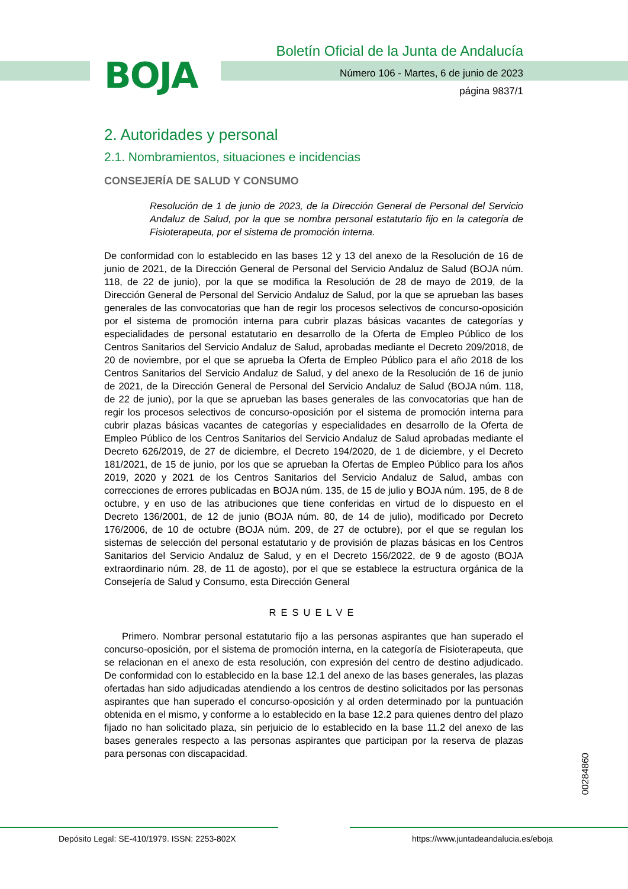BOJA
Boletín Oficial de la Junta de Andalucía
Número 106 - Martes, 6 de junio de 2023
página 9837/1
2. Autoridades y personal
2.1. Nombramientos, situaciones e incidencias
CONSEJERÍA DE SALUD Y CONSUMO
Resolución de 1 de junio de 2023, de la Dirección General de Personal del Servicio Andaluz de Salud, por la que se nombra personal estatutario fijo en la categoría de Fisioterapeuta, por el sistema de promoción interna.
De conformidad con lo establecido en las bases 12 y 13 del anexo de la Resolución de 16 de junio de 2021, de la Dirección General de Personal del Servicio Andaluz de Salud (BOJA núm. 118, de 22 de junio), por la que se modifica la Resolución de 28 de mayo de 2019, de la Dirección General de Personal del Servicio Andaluz de Salud, por la que se aprueban las bases generales de las convocatorias que han de regir los procesos selectivos de concurso-oposición por el sistema de promoción interna para cubrir plazas básicas vacantes de categorías y especialidades de personal estatutario en desarrollo de la Oferta de Empleo Público de los Centros Sanitarios del Servicio Andaluz de Salud, aprobadas mediante el Decreto 209/2018, de 20 de noviembre, por el que se aprueba la Oferta de Empleo Público para el año 2018 de los Centros Sanitarios del Servicio Andaluz de Salud, y del anexo de la Resolución de 16 de junio de 2021, de la Dirección General de Personal del Servicio Andaluz de Salud (BOJA núm. 118, de 22 de junio), por la que se aprueban las bases generales de las convocatorias que han de regir los procesos selectivos de concurso-oposición por el sistema de promoción interna para cubrir plazas básicas vacantes de categorías y especialidades en desarrollo de la Oferta de Empleo Público de los Centros Sanitarios del Servicio Andaluz de Salud aprobadas mediante el Decreto 626/2019, de 27 de diciembre, el Decreto 194/2020, de 1 de diciembre, y el Decreto 181/2021, de 15 de junio, por los que se aprueban la Ofertas de Empleo Público para los años 2019, 2020 y 2021 de los Centros Sanitarios del Servicio Andaluz de Salud, ambas con correcciones de errores publicadas en BOJA núm. 135, de 15 de julio y BOJA núm. 195, de 8 de octubre, y en uso de las atribuciones que tiene conferidas en virtud de lo dispuesto en el Decreto 136/2001, de 12 de junio (BOJA núm. 80, de 14 de julio), modificado por Decreto 176/2006, de 10 de octubre (BOJA núm. 209, de 27 de octubre), por el que se regulan los sistemas de selección del personal estatutario y de provisión de plazas básicas en los Centros Sanitarios del Servicio Andaluz de Salud, y en el Decreto 156/2022, de 9 de agosto (BOJA extraordinario núm. 28, de 11 de agosto), por el que se establece la estructura orgánica de la Consejería de Salud y Consumo, esta Dirección General
RESUELVE
Primero. Nombrar personal estatutario fijo a las personas aspirantes que han superado el concurso-oposición, por el sistema de promoción interna, en la categoría de Fisioterapeuta, que se relacionan en el anexo de esta resolución, con expresión del centro de destino adjudicado. De conformidad con lo establecido en la base 12.1 del anexo de las bases generales, las plazas ofertadas han sido adjudicadas atendiendo a los centros de destino solicitados por las personas aspirantes que han superado el concurso-oposición y al orden determinado por la puntuación obtenida en el mismo, y conforme a lo establecido en la base 12.2 para quienes dentro del plazo fijado no han solicitado plaza, sin perjuicio de lo establecido en la base 11.2 del anexo de las bases generales respecto a las personas aspirantes que participan por la reserva de plazas para personas con discapacidad.
00284860
Depósito Legal: SE-410/1979. ISSN: 2253-802X https://www.juntadeandalucia.es/eboja